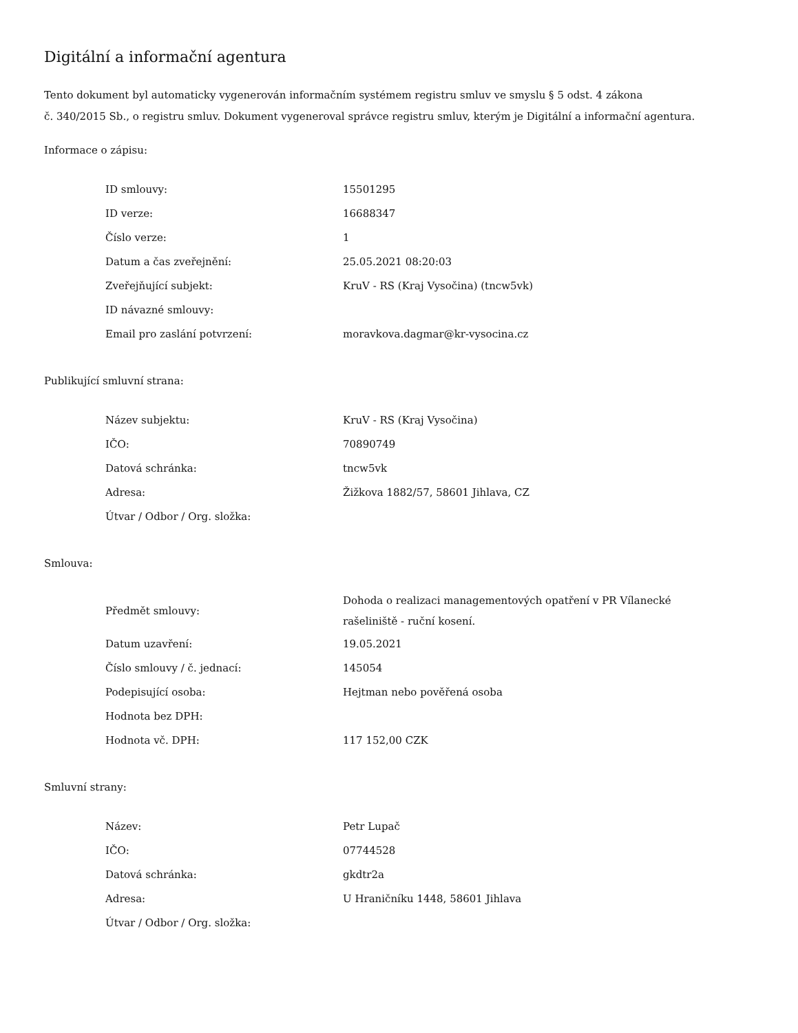Digitální a informační agentura
Tento dokument byl automaticky vygenerován informačním systémem registru smluv ve smyslu § 5 odst. 4 zákona
č. 340/2015 Sb., o registru smluv. Dokument vygeneroval správce registru smluv, kterým je Digitální a informační agentura.
Informace o zápisu:
| ID smlouvy: | 15501295 |
| ID verze: | 16688347 |
| Číslo verze: | 1 |
| Datum a čas zveřejnění: | 25.05.2021 08:20:03 |
| Zveřejňující subjekt: | KruV - RS (Kraj Vysočina) (tncw5vk) |
| ID návazné smlouvy: | |
| Email pro zaslání potvrzení: | moravkova.dagmar@kr-vysocina.cz |
Publikující smluvní strana:
| Název subjektu: | KruV - RS (Kraj Vysočina) |
| IČO: | 70890749 |
| Datová schránka: | tncw5vk |
| Adresa: | Žižkova 1882/57, 58601 Jihlava, CZ |
| Útvar / Odbor / Org. složka: | |
Smlouva:
| Předmět smlouvy: | Dohoda o realizaci managementových opatření v PR Vílanecké rašeliniště - ruční kosení. |
| Datum uzavření: | 19.05.2021 |
| Číslo smlouvy / č. jednací: | 145054 |
| Podepisující osoba: | Hejtman nebo pověřená osoba |
| Hodnota bez DPH: | |
| Hodnota vč. DPH: | 117 152,00 CZK |
Smluvní strany:
| Název: | Petr Lupač |
| IČO: | 07744528 |
| Datová schránka: | gkdtr2a |
| Adresa: | U Hraničníku 1448, 58601 Jihlava |
| Útvar / Odbor / Org. složka: | |